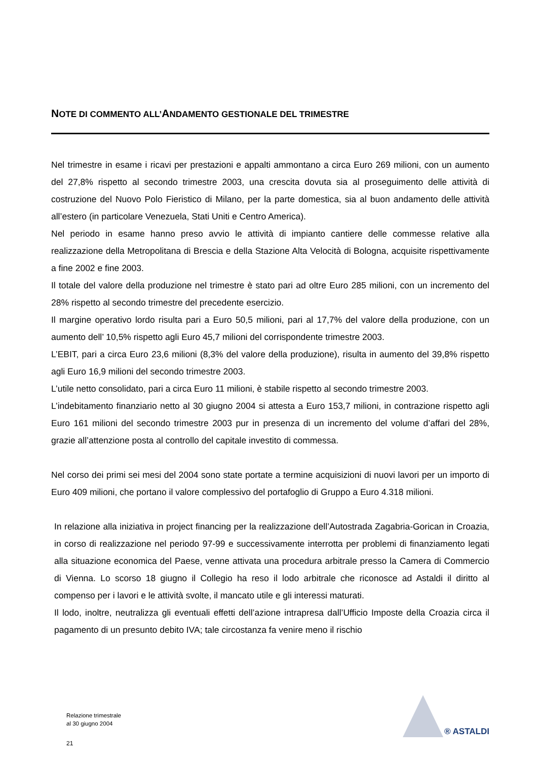NOTE DI COMMENTO ALL’ANDAMENTO GESTIONALE DEL TRIMESTRE
Nel trimestre in esame i ricavi per prestazioni e appalti ammontano a circa Euro 269 milioni, con un aumento del 27,8% rispetto al secondo trimestre 2003, una crescita dovuta sia al proseguimento delle attività di costruzione del Nuovo Polo Fieristico di Milano, per la parte domestica, sia al buon andamento delle attività all’estero (in particolare Venezuela, Stati Uniti e Centro America).
Nel periodo in esame hanno preso avvio le attività di impianto cantiere delle commesse relative alla realizzazione della Metropolitana di Brescia e della Stazione Alta Velocità di Bologna, acquisite rispettivamente a fine 2002 e fine 2003.
Il totale del valore della produzione nel trimestre è stato pari ad oltre Euro 285 milioni, con un incremento del 28% rispetto al secondo trimestre del precedente esercizio.
Il margine operativo lordo risulta pari a Euro 50,5 milioni, pari al 17,7% del valore della produzione, con un aumento dell’ 10,5% rispetto agli Euro 45,7 milioni del corrispondente trimestre 2003.
L’EBIT, pari a circa Euro 23,6 milioni (8,3% del valore della produzione), risulta in aumento del 39,8% rispetto agli Euro 16,9 milioni del secondo trimestre 2003.
L’utile netto consolidato, pari a circa Euro 11 milioni, è stabile rispetto al secondo trimestre 2003.
L’indebitamento finanziario netto al 30 giugno 2004 si attesta a Euro 153,7 milioni, in contrazione rispetto agli Euro 161 milioni del secondo trimestre 2003 pur in presenza di un incremento del volume d’affari del 28%, grazie all’attenzione posta al controllo del capitale investito di commessa.
Nel corso dei primi sei mesi del 2004 sono state portate a termine acquisizioni di nuovi lavori per un importo di Euro 409 milioni, che portano il valore complessivo del portafoglio di Gruppo a Euro 4.318 milioni.
In relazione alla iniziativa in project financing per la realizzazione dell’Autostrada Zagabria-Gorican in Croazia, in corso di realizzazione nel periodo 97-99 e successivamente interrotta per problemi di finanziamento legati alla situazione economica del Paese, venne attivata una procedura arbitrale presso la Camera di Commercio di Vienna. Lo scorso 18 giugno il Collegio ha reso il lodo arbitrale che riconosce ad Astaldi il diritto al compenso per i lavori e le attività svolte, il mancato utile e gli interessi maturati.
Il lodo, inoltre, neutralizza gli eventuali effetti dell’azione intrapresa dall’Ufficio Imposte della Croazia circa il pagamento di un presunto debito IVA; tale circostanza fa venire meno il rischio
Relazione trimestrale
al 30 giugno 2004
21
® ASTALDI